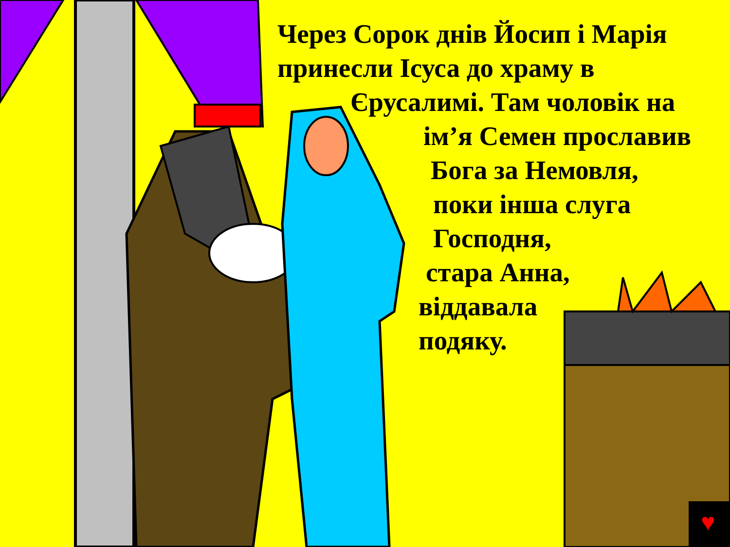♥
Через Сорок днів Йосип і Марія
принесли Ісуса до храму в
Єрусалимі. Там чоловік на
ім’я Семен прославив
Бога за Немовля,
поки інша слуга
Господня,
стара Анна,
віддавала
подяку.